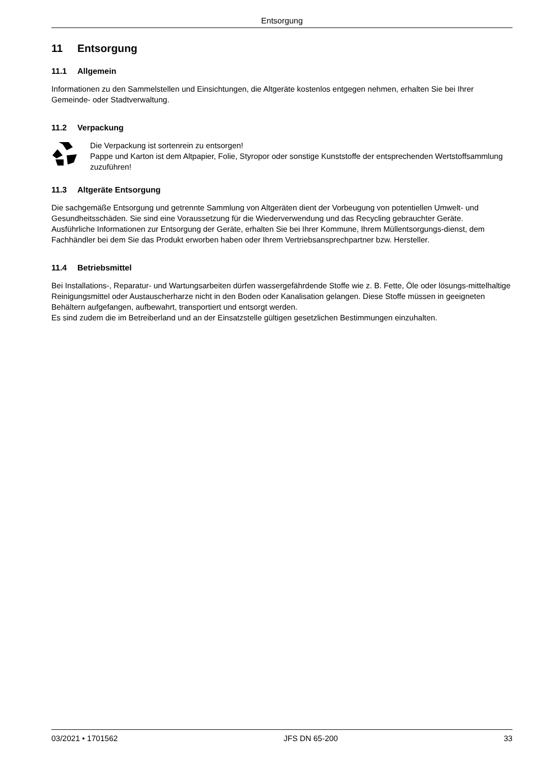Entsorgung
11 Entsorgung
11.1 Allgemein
Informationen zu den Sammelstellen und Einsichtungen, die Altgeräte kostenlos entgegen nehmen, erhalten Sie bei Ihrer Gemeinde- oder Stadtverwaltung.
11.2 Verpackung
Die Verpackung ist sortenrein zu entsorgen!
Pappe und Karton ist dem Altpapier, Folie, Styropor oder sonstige Kunststoffe der entsprechenden Wertstoffsammlung zuzuführen!
11.3 Altgeräte Entsorgung
Die sachgemäße Entsorgung und getrennte Sammlung von Altgeräten dient der Vorbeugung von potentiellen Umwelt- und Gesundheitsschäden. Sie sind eine Voraussetzung für die Wiederverwendung und das Recycling gebrauchter Geräte.
Ausführliche Informationen zur Entsorgung der Geräte, erhalten Sie bei Ihrer Kommune, Ihrem Müllentsorgungs-dienst, dem Fachhändler bei dem Sie das Produkt erworben haben oder Ihrem Vertriebsansprechpartner bzw. Hersteller.
11.4 Betriebsmittel
Bei Installations-, Reparatur- und Wartungsarbeiten dürfen wassergefährdende Stoffe wie z. B. Fette, Öle oder lösungs-mittelhaltige Reinigungsmittel oder Austauscherharze nicht in den Boden oder Kanalisation gelangen. Diese Stoffe müssen in geeigneten Behältern aufgefangen, aufbewahrt, transportiert und entsorgt werden.
Es sind zudem die im Betreiberland und an der Einsatzstelle gültigen gesetzlichen Bestimmungen einzuhalten.
03/2021 • 1701562 JFS DN 65-200 33